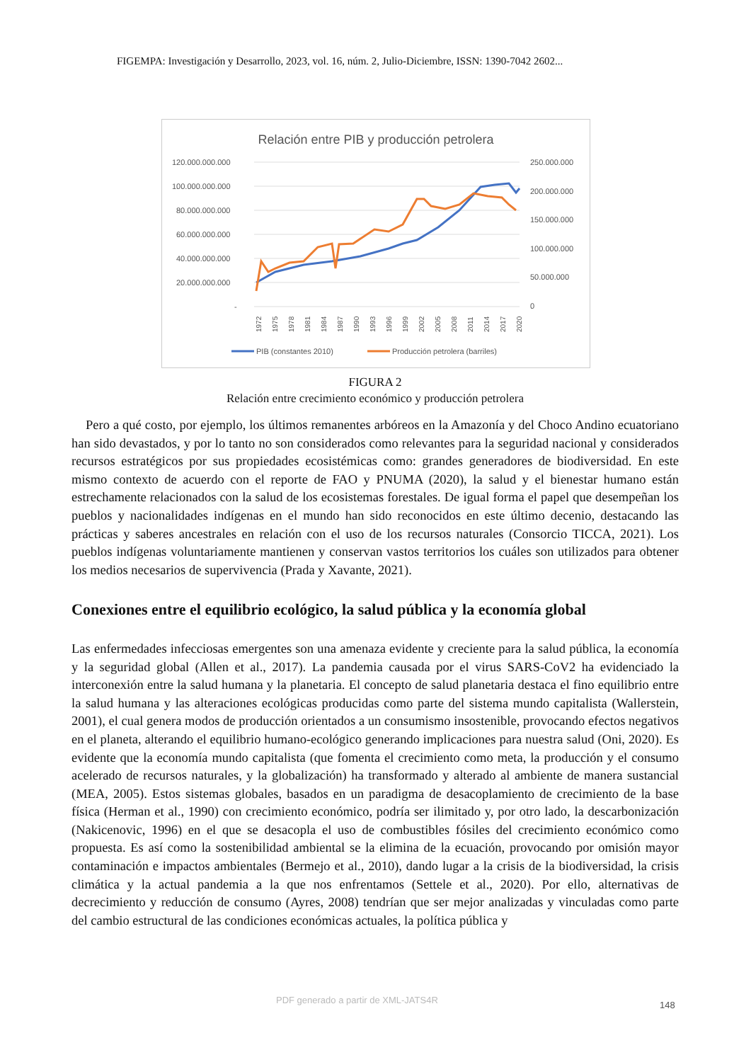FIGEMPA: Investigación y Desarrollo, 2023, vol. 16, núm. 2, Julio-Diciembre, ISSN: 1390-7042 2602...
Relación entre PIB y producción petrolera
120.000.000.000
100.000.000.000
80.000.000.000
60.000.000.000
40.000.000.000
20.000.000.000
-
250.000.000
200.000.000
150.000.000
100.000.000
50.000.000
0
1972
1975
1978
1981
1984
1987
1990
1993
1996
1999
2002
2005
2008
2011
2014
2017
2020
PIB (constantes 2010)
Producción petrolera (barriles)
FIGURA 2
Relación entre crecimiento económico y producción petrolera
Pero a qué costo, por ejemplo, los últimos remanentes arbóreos en la Amazonía y del Choco Andino ecuatoriano han sido devastados, y por lo tanto no son considerados como relevantes para la seguridad nacional y considerados recursos estratégicos por sus propiedades ecosistémicas como: grandes generadores de biodiversidad. En este mismo contexto de acuerdo con el reporte de FAO y PNUMA (2020), la salud y el bienestar humano están estrechamente relacionados con la salud de los ecosistemas forestales. De igual forma el papel que desempeñan los pueblos y nacionalidades indígenas en el mundo han sido reconocidos en este último decenio, destacando las prácticas y saberes ancestrales en relación con el uso de los recursos naturales (Consorcio TICCA, 2021). Los pueblos indígenas voluntariamente mantienen y conservan vastos territorios los cuáles son utilizados para obtener los medios necesarios de supervivencia (Prada y Xavante, 2021).
Conexiones entre el equilibrio ecológico, la salud pública y la economía global
Las enfermedades infecciosas emergentes son una amenaza evidente y creciente para la salud pública, la economía y la seguridad global (Allen et al., 2017). La pandemia causada por el virus SARS-CoV2 ha evidenciado la interconexión entre la salud humana y la planetaria. El concepto de salud planetaria destaca el fino equilibrio entre la salud humana y las alteraciones ecológicas producidas como parte del sistema mundo capitalista (Wallerstein, 2001), el cual genera modos de producción orientados a un consumismo insostenible, provocando efectos negativos en el planeta, alterando el equilibrio humano-ecológico generando implicaciones para nuestra salud (Oni, 2020). Es evidente que la economía mundo capitalista (que fomenta el crecimiento como meta, la producción y el consumo acelerado de recursos naturales, y la globalización) ha transformado y alterado al ambiente de manera sustancial (MEA, 2005). Estos sistemas globales, basados en un paradigma de desacoplamiento de crecimiento de la base física (Herman et al., 1990) con crecimiento económico, podría ser ilimitado y, por otro lado, la descarbonización (Nakicenovic, 1996) en el que se desacopla el uso de combustibles fósiles del crecimiento económico como propuesta. Es así como la sostenibilidad ambiental se la elimina de la ecuación, provocando por omisión mayor contaminación e impactos ambientales (Bermejo et al., 2010), dando lugar a la crisis de la biodiversidad, la crisis climática y la actual pandemia a la que nos enfrentamos (Settele et al., 2020). Por ello, alternativas de decrecimiento y reducción de consumo (Ayres, 2008) tendrían que ser mejor analizadas y vinculadas como parte del cambio estructural de las condiciones económicas actuales, la política pública y
PDF generado a partir de XML-JATS4R
148